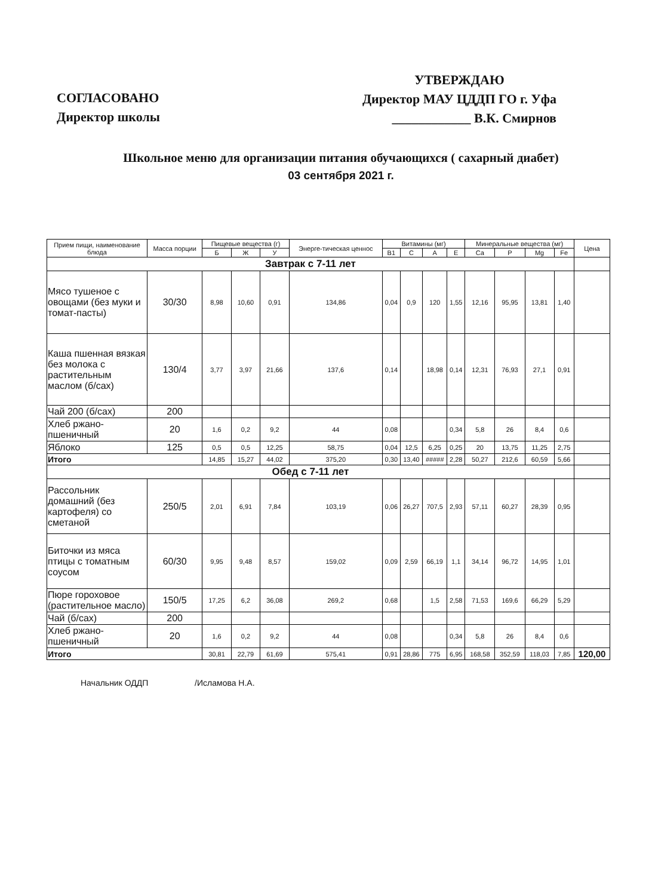СОГЛАСОВАНО
Директор школы
УТВЕРЖДАЮ
Директор МАУ ЦДДП ГО г. Уфа
____________ В.К. Смирнов
Школьное меню для организации питания обучающихся ( сахарный диабет)
03 сентября 2021 г.
| Прием пищи, наименование блюда | Масса порции | Пищевые вещества (г) | | | Энерге-тическая ценнос | Витамины (мг) | | | | Минеральные вещества (мг) | | | | Цена |
| --- | --- | --- | --- | --- | --- | --- | --- | --- | --- | --- | --- | --- | --- | --- |
| | | Б | Ж | У | | В1 | С | А | Е | Ca | P | Mg | Fe | |
| Завтрак с 7-11 лет | | | | | | | | | | | | | | |
| Мясо тушеное с овощами (без муки и томат-пасты) | 30/30 | 8,98 | 10,60 | 0,91 | 134,86 | 0,04 | 0,9 | 120 | 1,55 | 12,16 | 95,95 | 13,81 | 1,40 | |
| Каша пшенная вязкая без молока с растительным маслом (б/сах) | 130/4 | 3,77 | 3,97 | 21,66 | 137,6 | 0,14 | | 18,98 | 0,14 | 12,31 | 76,93 | 27,1 | 0,91 | |
| Чай 200 (б/сах) | 200 | | | | | | | | | | | | | |
| Хлеб ржано-пшеничный | 20 | 1,6 | 0,2 | 9,2 | 44 | 0,08 | | | 0,34 | 5,8 | 26 | 8,4 | 0,6 | |
| Яблоко | 125 | 0,5 | 0,5 | 12,25 | 58,75 | 0,04 | 12,5 | 6,25 | 0,25 | 20 | 13,75 | 11,25 | 2,75 | |
| Итого | | 14,85 | 15,27 | 44,02 | 375,20 | 0,30 | 13,40 | ##### | 2,28 | 50,27 | 212,6 | 60,59 | 5,66 | |
| Обед с 7-11 лет | | | | | | | | | | | | | | |
| Рассольник домашний (без картофеля) со сметаной | 250/5 | 2,01 | 6,91 | 7,84 | 103,19 | 0,06 | 26,27 | 707,5 | 2,93 | 57,11 | 60,27 | 28,39 | 0,95 | |
| Биточки из мяса птицы с томатным соусом | 60/30 | 9,95 | 9,48 | 8,57 | 159,02 | 0,09 | 2,59 | 66,19 | 1,1 | 34,14 | 96,72 | 14,95 | 1,01 | |
| Пюре гороховое (растительное масло) | 150/5 | 17,25 | 6,2 | 36,08 | 269,2 | 0,68 | | 1,5 | 2,58 | 71,53 | 169,6 | 66,29 | 5,29 | |
| Чай (б/сах) | 200 | | | | | | | | | | | | | |
| Хлеб ржано-пшеничный | 20 | 1,6 | 0,2 | 9,2 | 44 | 0,08 | | | 0,34 | 5,8 | 26 | 8,4 | 0,6 | |
| Итого | | 30,81 | 22,79 | 61,69 | 575,41 | 0,91 | 28,86 | 775 | 6,95 | 168,58 | 352,59 | 118,03 | 7,85 | 120,00 |
Начальник ОДДП /Исламова Н.А.